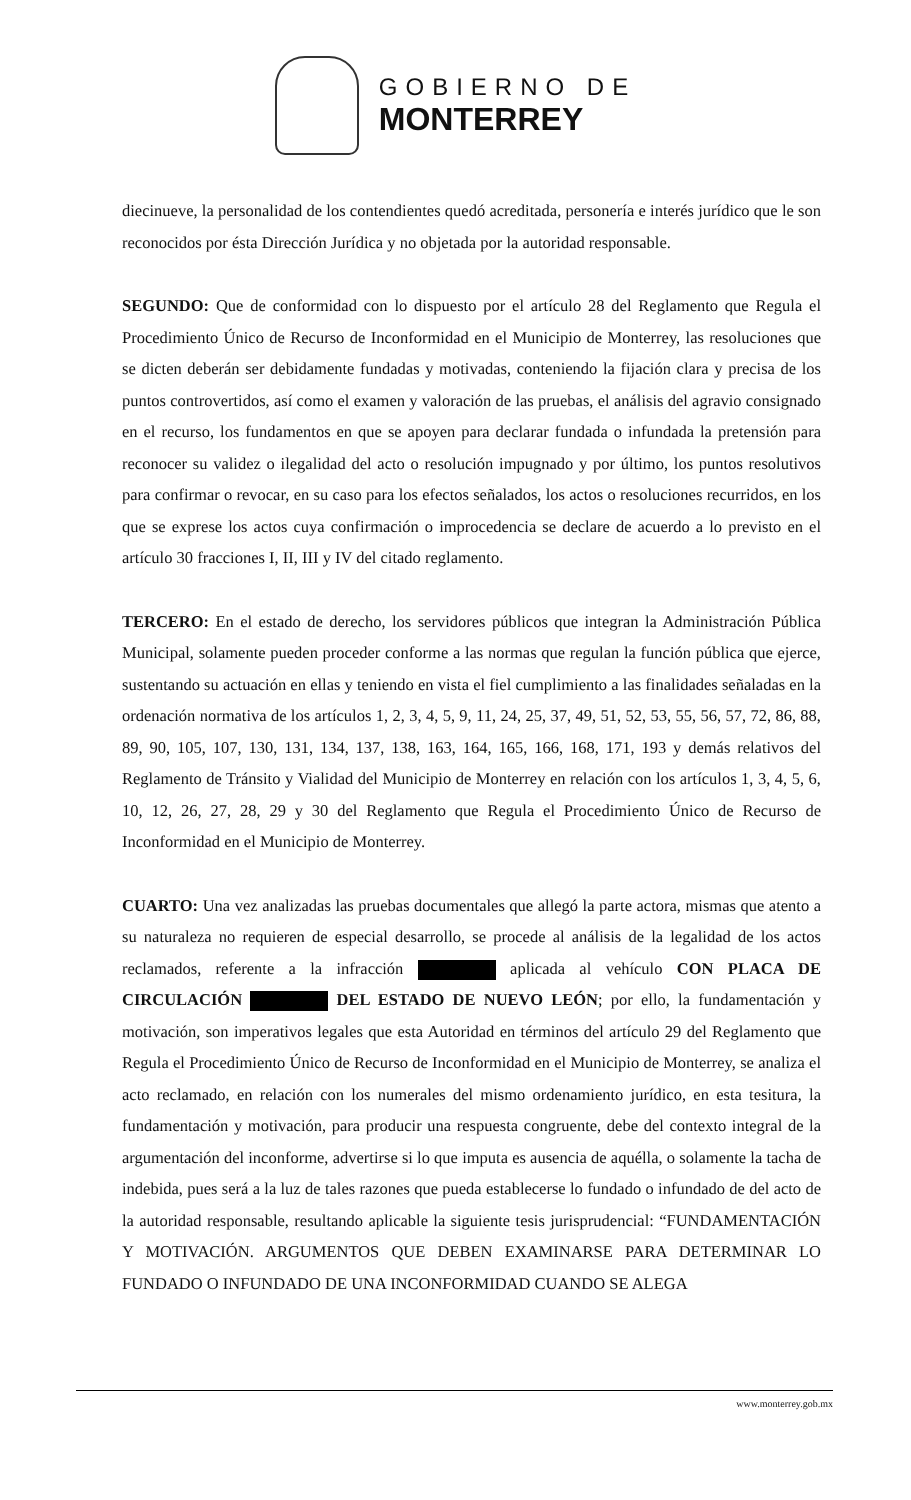GOBIERNO DE
MONTERREY
diecinueve, la personalidad de los contendientes quedó acreditada, personería e interés jurídico que le son reconocidos por ésta Dirección Jurídica y no objetada por la autoridad responsable.
SEGUNDO: Que de conformidad con lo dispuesto por el artículo 28 del Reglamento que Regula el Procedimiento Único de Recurso de Inconformidad en el Municipio de Monterrey, las resoluciones que se dicten deberán ser debidamente fundadas y motivadas, conteniendo la fijación clara y precisa de los puntos controvertidos, así como el examen y valoración de las pruebas, el análisis del agravio consignado en el recurso, los fundamentos en que se apoyen para declarar fundada o infundada la pretensión para reconocer su validez o ilegalidad del acto o resolución impugnado y por último, los puntos resolutivos para confirmar o revocar, en su caso para los efectos señalados, los actos o resoluciones recurridos, en los que se exprese los actos cuya confirmación o improcedencia se declare de acuerdo a lo previsto en el artículo 30 fracciones I, II, III y IV del citado reglamento.
TERCERO: En el estado de derecho, los servidores públicos que integran la Administración Pública Municipal, solamente pueden proceder conforme a las normas que regulan la función pública que ejerce, sustentando su actuación en ellas y teniendo en vista el fiel cumplimiento a las finalidades señaladas en la ordenación normativa de los artículos 1, 2, 3, 4, 5, 9, 11, 24, 25, 37, 49, 51, 52, 53, 55, 56, 57, 72, 86, 88, 89, 90, 105, 107, 130, 131, 134, 137, 138, 163, 164, 165, 166, 168, 171, 193 y demás relativos del Reglamento de Tránsito y Vialidad del Municipio de Monterrey en relación con los artículos 1, 3, 4, 5, 6, 10, 12, 26, 27, 28, 29 y 30 del Reglamento que Regula el Procedimiento Único de Recurso de Inconformidad en el Municipio de Monterrey.
CUARTO: Una vez analizadas las pruebas documentales que allegó la parte actora, mismas que atento a su naturaleza no requieren de especial desarrollo, se procede al análisis de la legalidad de los actos reclamados, referente a la infracción aplicada al vehículo CON PLACA DE CIRCULACIÓN DEL ESTADO DE NUEVO LEÓN; por ello, la fundamentación y motivación, son imperativos legales que esta Autoridad en términos del artículo 29 del Reglamento que Regula el Procedimiento Único de Recurso de Inconformidad en el Municipio de Monterrey, se analiza el acto reclamado, en relación con los numerales del mismo ordenamiento jurídico, en esta tesitura, la fundamentación y motivación, para producir una respuesta congruente, debe del contexto integral de la argumentación del inconforme, advertirse si lo que imputa es ausencia de aquélla, o solamente la tacha de indebida, pues será a la luz de tales razones que pueda establecerse lo fundado o infundado de del acto de la autoridad responsable, resultando aplicable la siguiente tesis jurisprudencial: “FUNDAMENTACIÓN Y MOTIVACIÓN. ARGUMENTOS QUE DEBEN EXAMINARSE PARA DETERMINAR LO FUNDADO O INFUNDADO DE UNA INCONFORMIDAD CUANDO SE ALEGA
www.monterrey.gob.mx